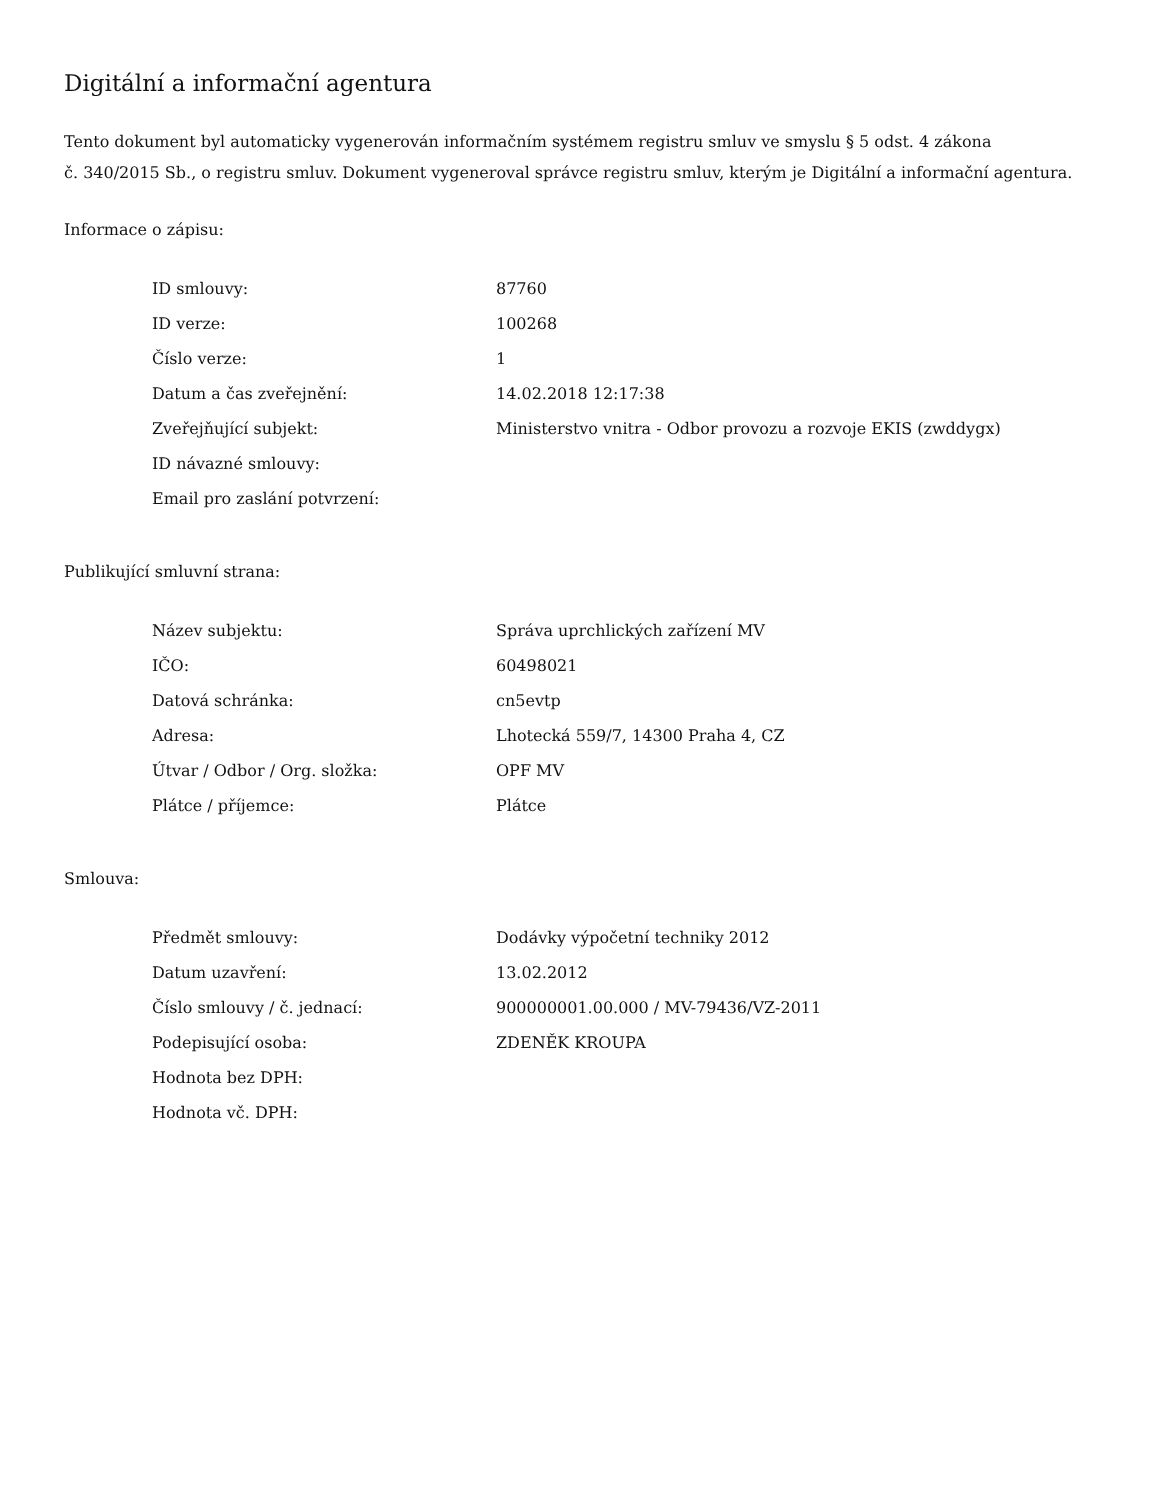Digitální a informační agentura
Tento dokument byl automaticky vygenerován informačním systémem registru smluv ve smyslu § 5 odst. 4 zákona
č. 340/2015 Sb., o registru smluv. Dokument vygeneroval správce registru smluv, kterým je Digitální a informační agentura.
Informace o zápisu:
| ID smlouvy: | 87760 |
| ID verze: | 100268 |
| Číslo verze: | 1 |
| Datum a čas zveřejnění: | 14.02.2018 12:17:38 |
| Zveřejňující subjekt: | Ministerstvo vnitra - Odbor provozu a rozvoje EKIS (zwddygx) |
| ID návazné smlouvy: | |
| Email pro zaslání potvrzení: | |
Publikující smluvní strana:
| Název subjektu: | Správa uprchlických zařízení MV |
| IČO: | 60498021 |
| Datová schránka: | cn5evtp |
| Adresa: | Lhotecká 559/7, 14300 Praha 4, CZ |
| Útvar / Odbor / Org. složka: | OPF MV |
| Plátce / příjemce: | Plátce |
Smlouva:
| Předmět smlouvy: | Dodávky výpočetní techniky 2012 |
| Datum uzavření: | 13.02.2012 |
| Číslo smlouvy / č. jednací: | 900000001.00.000 / MV-79436/VZ-2011 |
| Podepisující osoba: | ZDENĚK KROUPA |
| Hodnota bez DPH: | |
| Hodnota vč. DPH: | |